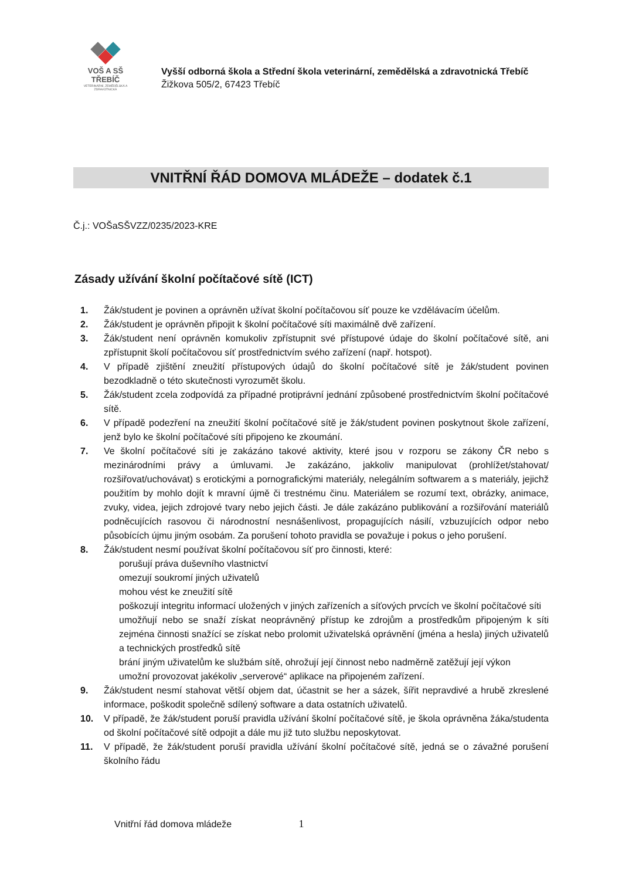VOŠ A SŠ TŘEBÍČ
VETERINÁRNÍ, ZEMĚDĚLSKÁ A ZDRAVOTNICKÁ
Vyšší odborná škola a Střední škola veterinární, zemědělská a zdravotnická Třebíč
Žižkova 505/2, 67423 Třebíč
VNITŘNÍ ŘÁD DOMOVA MLÁDEŽE – dodatek č.1
Č.j.: VOŠaSŠVZZ/0235/2023-KRE
Zásady užívání školní počítačové sítě (ICT)
1. Žák/student je povinen a oprávněn užívat školní počítačovou síť pouze ke vzdělávacím účelům.
2. Žák/student je oprávněn připojit k školní počítačové síti maximálně dvě zařízení.
3. Žák/student není oprávněn komukoliv zpřístupnit své přístupové údaje do školní počítačové sítě, ani zpřístupnit školí počítačovou síť prostřednictvím svého zařízení (např. hotspot).
4. V případě zjištění zneužití přístupových údajů do školní počítačové sítě je žák/student povinen bezodkladně o této skutečnosti vyrozumět školu.
5. Žák/student zcela zodpovídá za případné protiprávní jednání způsobené prostřednictvím školní počítačové sítě.
6. V případě podezření na zneužití školní počítačové sítě je žák/student povinen poskytnout škole zařízení, jenž bylo ke školní počítačové síti připojeno ke zkoumání.
7. Ve školní počítačové síti je zakázáno takové aktivity, které jsou v rozporu se zákony ČR nebo s mezinárodními právy a úmluvami. Je zakázáno, jakkoliv manipulovat (prohlížet/stahovat/ rozšiřovat/uchovávat) s erotickými a pornografickými materiály, nelegálním softwarem a s materiály, jejichž použitím by mohlo dojít k mravní újmě či trestnému činu. Materiálem se rozumí text, obrázky, animace, zvuky, videa, jejich zdrojové tvary nebo jejich části. Je dále zakázáno publikování a rozšiřování materiálů podněcujících rasovou či národnostní nesnášenlivost, propagujících násilí, vzbuzujících odpor nebo působících újmu jiným osobám. Za porušení tohoto pravidla se považuje i pokus o jeho porušení.
8. Žák/student nesmí používat školní počítačovou síť pro činnosti, které:
porušují práva duševního vlastnictví
omezují soukromí jiných uživatelů
mohou vést ke zneužití sítě
poškozují integritu informací uložených v jiných zařízeních a síťových prvcích ve školní počítačové síti
umožňují nebo se snaží získat neoprávněný přístup ke zdrojům a prostředkům připojeným k síti zejména činnosti snažící se získat nebo prolomit uživatelská oprávnění (jména a hesla) jiných uživatelů a technických prostředků sítě
brání jiným uživatelům ke službám sítě, ohrožují její činnost nebo nadměrně zatěžují její výkon
umožní provozovat jakékoliv „serverové“ aplikace na připojeném zařízení.
9. Žák/student nesmí stahovat větší objem dat, účastnit se her a sázek, šířit nepravdivé a hrubě zkreslené informace, poškodit společně sdílený software a data ostatních uživatelů.
10. V případě, že žák/student poruší pravidla užívání školní počítačové sítě, je škola oprávněna žáka/studenta od školní počítačové sítě odpojit a dále mu již tuto službu neposkytovat.
11. V případě, že žák/student poruší pravidla užívání školní počítačové sítě, jedná se o závažné porušení školního řádu
Vnitřní řád domova mládeže 1